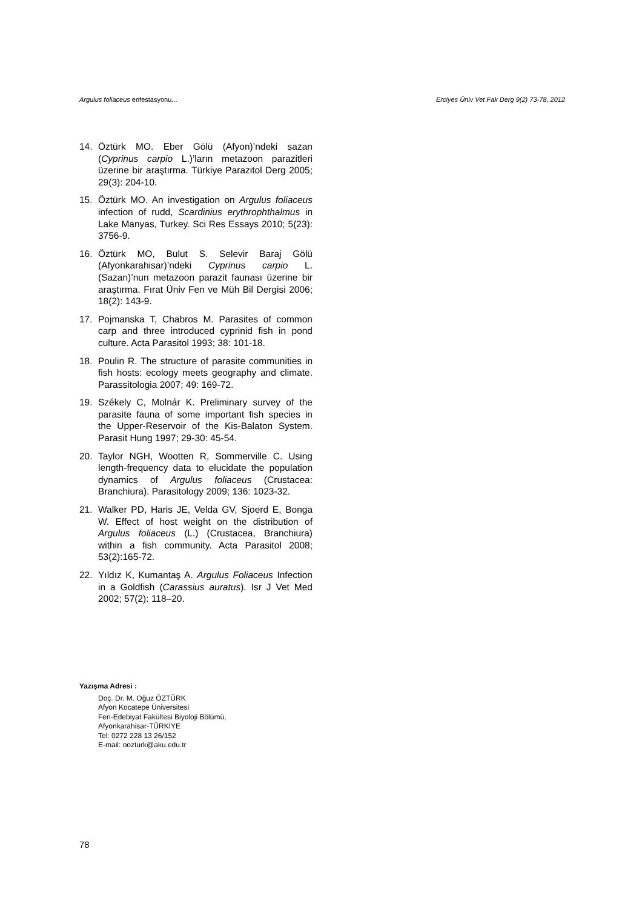Argulus foliaceus enfestasyonu... Erciyes Üniv Vet Fak Derg 9(2) 73-78, 2012
14. Öztürk MO. Eber Gölü (Afyon)’ndeki sazan (Cyprinus carpio L.)’ların metazoon parazitleri üzerine bir araştırma. Türkiye Parazitol Derg 2005; 29(3): 204-10.
15. Öztürk MO. An investigation on Argulus foliaceus infection of rudd, Scardinius erythrophthalmus in Lake Manyas, Turkey. Sci Res Essays 2010; 5(23): 3756-9.
16. Öztürk MO, Bulut S. Selevir Baraj Gölü (Afyonkarahisar)’ndeki Cyprinus carpio L. (Sazan)’nun metazoon parazit faunası üzerine bir araştırma. Fırat Üniv Fen ve Müh Bil Dergisi 2006; 18(2): 143-9.
17. Pojmanska T, Chabros M. Parasites of common carp and three introduced cyprinid fish in pond culture. Acta Parasitol 1993; 38: 101-18.
18. Poulin R. The structure of parasite communities in fish hosts: ecology meets geography and climate. Parassitologia 2007; 49: 169-72.
19. Székely C, Molnár K. Preliminary survey of the parasite fauna of some important fish species in the Upper-Reservoir of the Kis-Balaton System. Parasit Hung 1997; 29-30: 45-54.
20. Taylor NGH, Wootten R, Sommerville C. Using length-frequency data to elucidate the population dynamics of Argulus foliaceus (Crustacea: Branchiura). Parasitology 2009; 136: 1023-32.
21. Walker PD, Haris JE, Velda GV, Sjoerd E, Bonga W. Effect of host weight on the distribution of Argulus foliaceus (L.) (Crustacea, Branchiura) within a fish community. Acta Parasitol 2008; 53(2):165-72.
22. Yıldız K, Kumantaş A. Argulus Foliaceus Infection in a Goldfish (Carassius auratus). Isr J Vet Med 2002; 57(2): 118–20.
Yazışma Adresi :
Doç. Dr. M. Oğuz ÖZTÜRK
Afyon Kocatepe Üniversitesi
Fen-Edebiyat Fakültesi Biyoloji Bölümü,
Afyonkarahisar-TÜRKİYE
Tel: 0272 228 13 26/152
E-mail: oozturk@aku.edu.tr
78